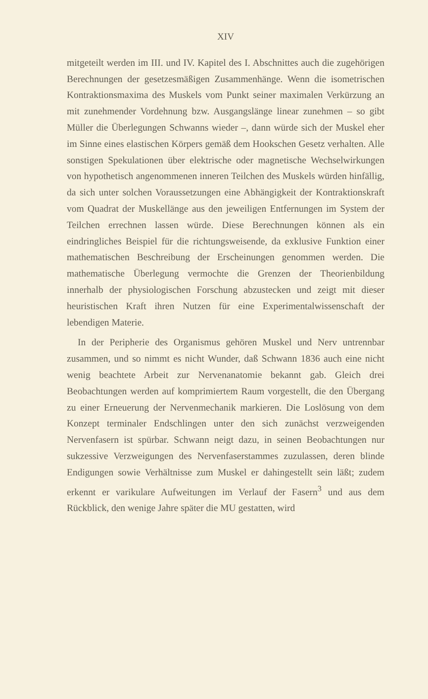XIV
mitgeteilt werden im III. und IV. Kapitel des I. Abschnittes auch die zugehörigen Berechnungen der gesetzesmäßigen Zusammenhänge. Wenn die isometrischen Kontraktionsmaxima des Muskels vom Punkt seiner maximalen Verkürzung an mit zunehmender Vordehnung bzw. Ausgangslänge linear zunehmen – so gibt Müller die Überlegungen Schwanns wieder –, dann würde sich der Muskel eher im Sinne eines elastischen Körpers gemäß dem Hookschen Gesetz verhalten. Alle sonstigen Spekulationen über elektrische oder magnetische Wechselwirkungen von hypothetisch angenommenen inneren Teilchen des Muskels würden hinfällig, da sich unter solchen Voraussetzungen eine Abhängigkeit der Kontraktionskraft vom Quadrat der Muskellänge aus den jeweiligen Entfernungen im System der Teilchen errechnen lassen würde. Diese Berechnungen können als ein eindringliches Beispiel für die richtungsweisende, da exklusive Funktion einer mathematischen Beschreibung der Erscheinungen genommen werden. Die mathematische Überlegung vermochte die Grenzen der Theorienbildung innerhalb der physiologischen Forschung abzustecken und zeigt mit dieser heuristischen Kraft ihren Nutzen für eine Experimentalwissenschaft der lebendigen Materie.
In der Peripherie des Organismus gehören Muskel und Nerv untrennbar zusammen, und so nimmt es nicht Wunder, daß Schwann 1836 auch eine nicht wenig beachtete Arbeit zur Nervenanatomie bekannt gab. Gleich drei Beobachtungen werden auf komprimiertem Raum vorgestellt, die den Übergang zu einer Erneuerung der Nervenmechanik markieren. Die Loslösung von dem Konzept terminaler Endschlingen unter den sich zunächst verzweigenden Nervenfasern ist spürbar. Schwann neigt dazu, in seinen Beobachtungen nur sukzessive Verzweigungen des Nervenfaserstammes zuzulassen, deren blinde Endigungen sowie Verhältnisse zum Muskel er dahingestellt sein läßt; zudem erkennt er varikulare Aufweitungen im Verlauf der Fasern<sup>3</sup> und aus dem Rückblick, den wenige Jahre später die MU gestatten, wird